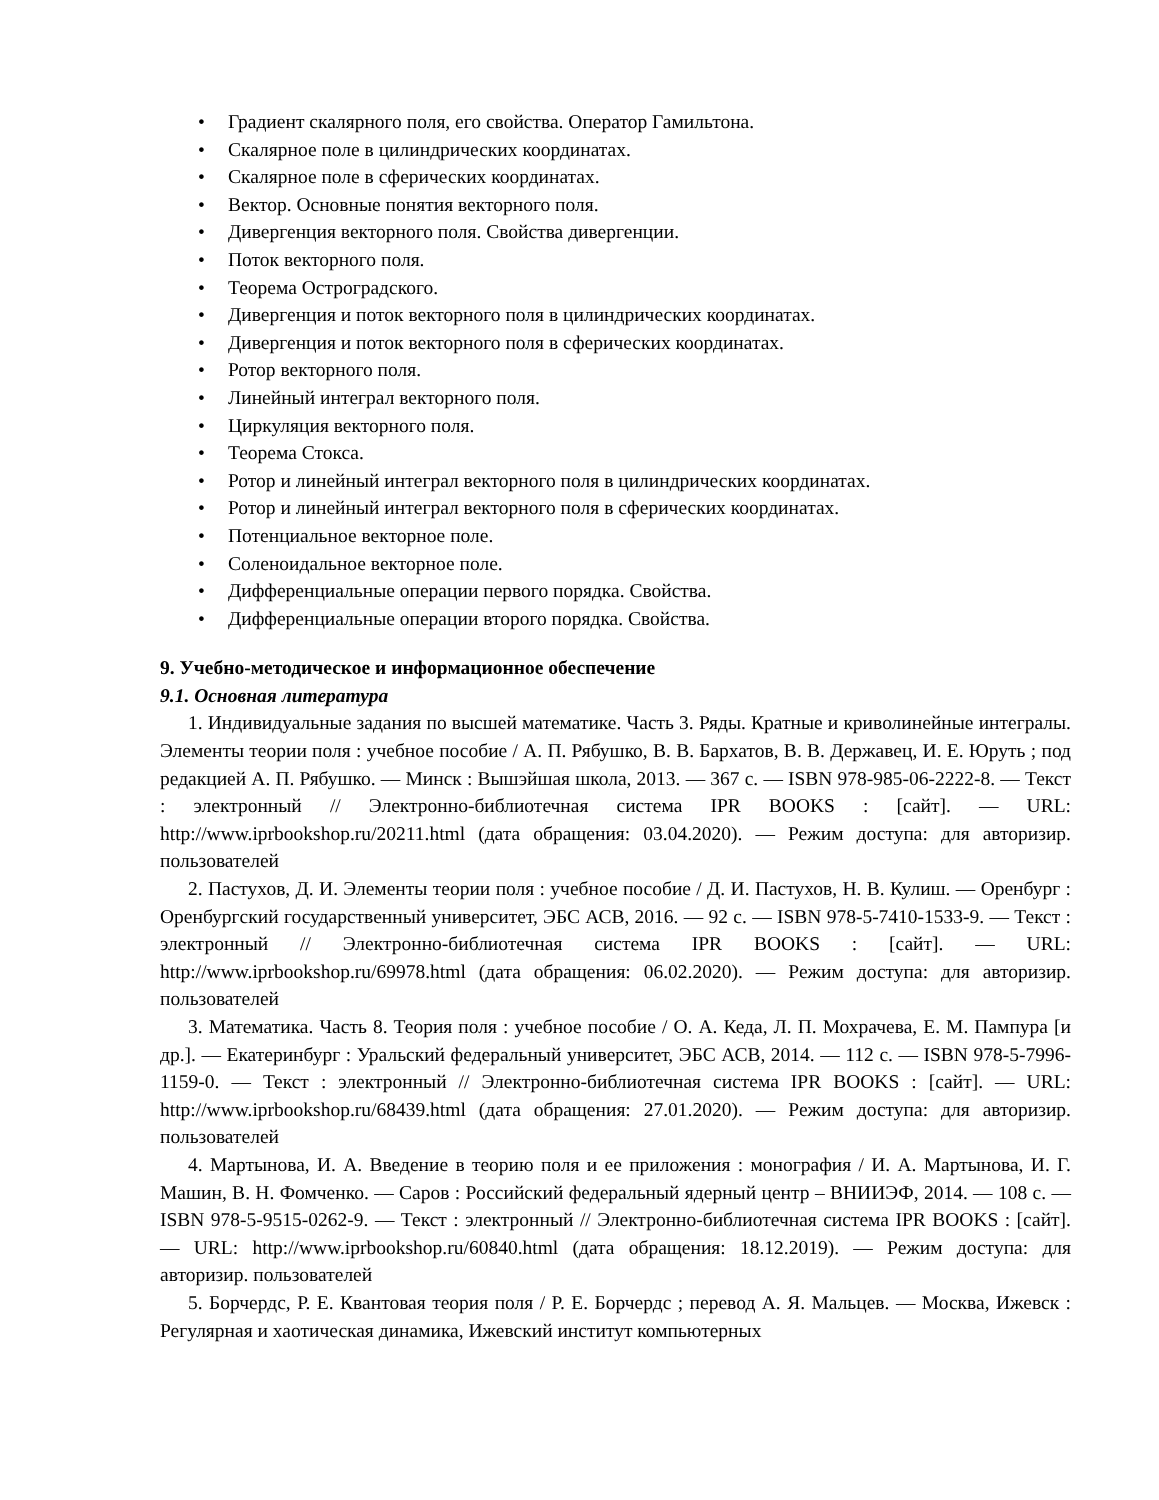• Градиент скалярного поля, его свойства. Оператор Гамильтона.
• Скалярное поле в цилиндрических координатах.
• Скалярное поле в сферических координатах.
• Вектор. Основные понятия векторного поля.
• Дивергенция векторного поля. Свойства дивергенции.
• Поток векторного поля.
• Теорема Остроградского.
• Дивергенция и поток векторного поля в цилиндрических координатах.
• Дивергенция и поток векторного поля в сферических координатах.
• Ротор векторного поля.
• Линейный интеграл векторного поля.
• Циркуляция векторного поля.
• Теорема Стокса.
• Ротор и линейный интеграл векторного поля в цилиндрических координатах.
• Ротор и линейный интеграл векторного поля в сферических координатах.
• Потенциальное векторное поле.
• Соленоидальное векторное поле.
• Дифференциальные операции первого порядка. Свойства.
• Дифференциальные операции второго порядка. Свойства.
9. Учебно-методическое и информационное обеспечение
9.1. Основная литература
1. Индивидуальные задания по высшей математике. Часть 3. Ряды. Кратные и криволинейные интегралы. Элементы теории поля : учебное пособие / А. П. Рябушко, В. В. Бархатов, В. В. Державец, И. Е. Юруть ; под редакцией А. П. Рябушко. — Минск : Вышэйшая школа, 2013. — 367 c. — ISBN 978-985-06-2222-8. — Текст : электронный // Электронно-библиотечная система IPR BOOKS : [сайт]. — URL: http://www.iprbookshop.ru/20211.html (дата обращения: 03.04.2020). — Режим доступа: для авторизир. пользователей
2. Пастухов, Д. И. Элементы теории поля : учебное пособие / Д. И. Пастухов, Н. В. Кулиш. — Оренбург : Оренбургский государственный университет, ЭБС АСВ, 2016. — 92 c. — ISBN 978-5-7410-1533-9. — Текст : электронный // Электронно-библиотечная система IPR BOOKS : [сайт]. — URL: http://www.iprbookshop.ru/69978.html (дата обращения: 06.02.2020). — Режим доступа: для авторизир. пользователей
3. Математика. Часть 8. Теория поля : учебное пособие / О. А. Кеда, Л. П. Мохрачева, Е. М. Пампура [и др.]. — Екатеринбург : Уральский федеральный университет, ЭБС АСВ, 2014. — 112 c. — ISBN 978-5-7996-1159-0. — Текст : электронный // Электронно-библиотечная система IPR BOOKS : [сайт]. — URL: http://www.iprbookshop.ru/68439.html (дата обращения: 27.01.2020). — Режим доступа: для авторизир. пользователей
4. Мартынова, И. А. Введение в теорию поля и ее приложения : монография / И. А. Мартынова, И. Г. Машин, В. Н. Фомченко. — Саров : Российский федеральный ядерный центр – ВНИИЭФ, 2014. — 108 c. — ISBN 978-5-9515-0262-9. — Текст : электронный // Электронно-библиотечная система IPR BOOKS : [сайт]. — URL: http://www.iprbookshop.ru/60840.html (дата обращения: 18.12.2019). — Режим доступа: для авторизир. пользователей
5. Борчердс, Р. Е. Квантовая теория поля / Р. Е. Борчердс ; перевод А. Я. Мальцев. — Москва, Ижевск : Регулярная и хаотическая динамика, Ижевский институт компьютерных